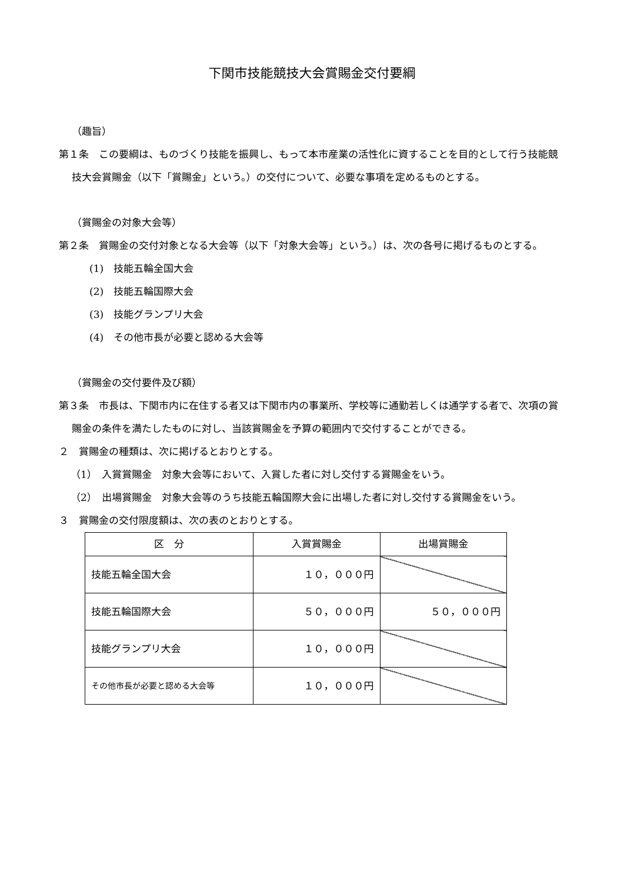下関市技能競技大会賞賜金交付要綱
（趣旨）
第１条　この要綱は、ものづくり技能を振興し、もって本市産業の活性化に資することを目的として行う技能競技大会賞賜金（以下「賞賜金」という。）の交付について、必要な事項を定めるものとする。
（賞賜金の対象大会等）
第２条　賞賜金の交付対象となる大会等（以下「対象大会等」という。）は、次の各号に掲げるものとする。
(1)　技能五輪全国大会
(2)　技能五輪国際大会
(3)　技能グランプリ大会
(4)　その他市長が必要と認める大会等
（賞賜金の交付要件及び額）
第３条　市長は、下関市内に在住する者又は下関市内の事業所、学校等に通勤若しくは通学する者で、次項の賞賜金の条件を満たしたものに対し、当該賞賜金を予算の範囲内で交付することができる。
２　賞賜金の種類は、次に掲げるとおりとする。
（1）　入賞賞賜金　対象大会等において、入賞した者に対し交付する賞賜金をいう。
（2）　出場賞賜金　対象大会等のうち技能五輪国際大会に出場した者に対し交付する賞賜金をいう。
３　賞賜金の交付限度額は、次の表のとおりとする。
| 区 分 | 入賞賞賜金 | 出場賞賜金 |
| --- | --- | --- |
| 技能五輪全国大会 | １０，０００円 | |
| 技能五輪国際大会 | ５０，０００円 | ５０，０００円 |
| 技能グランプリ大会 | １０，０００円 | |
| その他市長が必要と認める大会等 | １０，０００円 | |